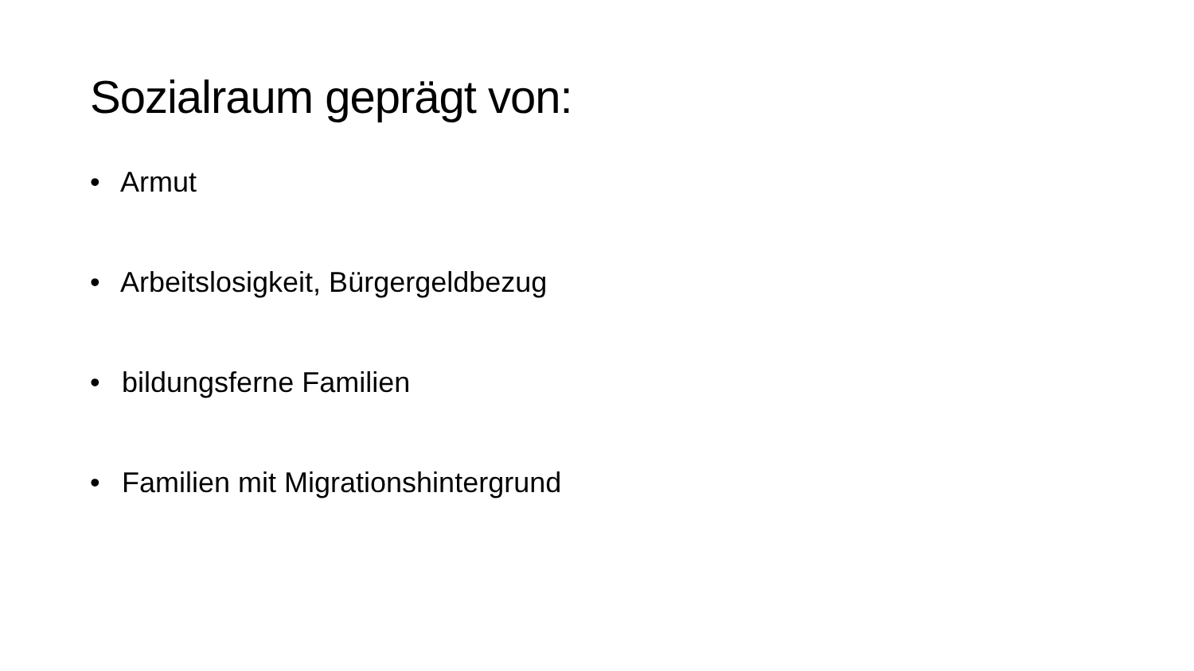Sozialraum geprägt von:
• Armut
• Arbeitslosigkeit, Bürgergeldbezug
• bildungsferne Familien
• Familien mit Migrationshintergrund